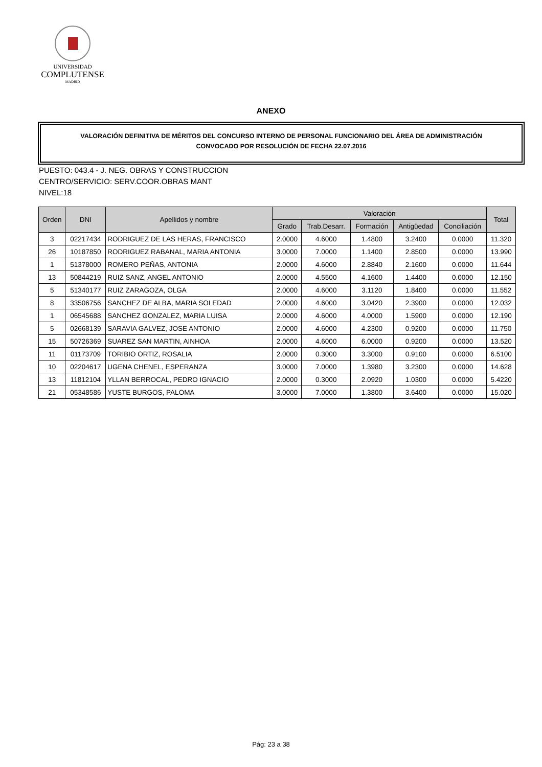UNIVERSIDAD
COMPLUTENSE
MADRID
ANEXO
VALORACIÓN DEFINITIVA DE MÉRITOS DEL CONCURSO INTERNO DE PERSONAL FUNCIONARIO DEL ÁREA DE ADMINISTRACIÓN
CONVOCADO POR RESOLUCIÓN DE FECHA 22.07.2016
PUESTO: 043.4 - J. NEG. OBRAS Y CONSTRUCCION
CENTRO/SERVICIO: SERV.COOR.OBRAS MANT
NIVEL:18
| Orden | DNI | Apellidos y nombre | Valoración | | | | | Total |
| --- | --- | --- | --- | --- | --- | --- | --- | --- |
| | | | Grado | Trab.Desarr. | Formación | Antigüedad | Conciliación | |
| 3 | 02217434 | RODRIGUEZ DE LAS HERAS, FRANCISCO | 2.0000 | 4.6000 | 1.4800 | 3.2400 | 0.0000 | 11.320 |
| 26 | 10187850 | RODRIGUEZ RABANAL, MARIA ANTONIA | 3.0000 | 7.0000 | 1.1400 | 2.8500 | 0.0000 | 13.990 |
| 1 | 51378000 | ROMERO PEÑAS, ANTONIA | 2.0000 | 4.6000 | 2.8840 | 2.1600 | 0.0000 | 11.644 |
| 13 | 50844219 | RUIZ SANZ, ANGEL ANTONIO | 2.0000 | 4.5500 | 4.1600 | 1.4400 | 0.0000 | 12.150 |
| 5 | 51340177 | RUIZ ZARAGOZA, OLGA | 2.0000 | 4.6000 | 3.1120 | 1.8400 | 0.0000 | 11.552 |
| 8 | 33506756 | SANCHEZ DE ALBA, MARIA SOLEDAD | 2.0000 | 4.6000 | 3.0420 | 2.3900 | 0.0000 | 12.032 |
| 1 | 06545688 | SANCHEZ GONZALEZ, MARIA LUISA | 2.0000 | 4.6000 | 4.0000 | 1.5900 | 0.0000 | 12.190 |
| 5 | 02668139 | SARAVIA GALVEZ, JOSE ANTONIO | 2.0000 | 4.6000 | 4.2300 | 0.9200 | 0.0000 | 11.750 |
| 15 | 50726369 | SUAREZ SAN MARTIN, AINHOA | 2.0000 | 4.6000 | 6.0000 | 0.9200 | 0.0000 | 13.520 |
| 11 | 01173709 | TORIBIO ORTIZ, ROSALIA | 2.0000 | 0.3000 | 3.3000 | 0.9100 | 0.0000 | 6.5100 |
| 10 | 02204617 | UGENA CHENEL, ESPERANZA | 3.0000 | 7.0000 | 1.3980 | 3.2300 | 0.0000 | 14.628 |
| 13 | 11812104 | YLLAN BERROCAL, PEDRO IGNACIO | 2.0000 | 0.3000 | 2.0920 | 1.0300 | 0.0000 | 5.4220 |
| 21 | 05348586 | YUSTE BURGOS, PALOMA | 3.0000 | 7.0000 | 1.3800 | 3.6400 | 0.0000 | 15.020 |
Pág: 23 a 38